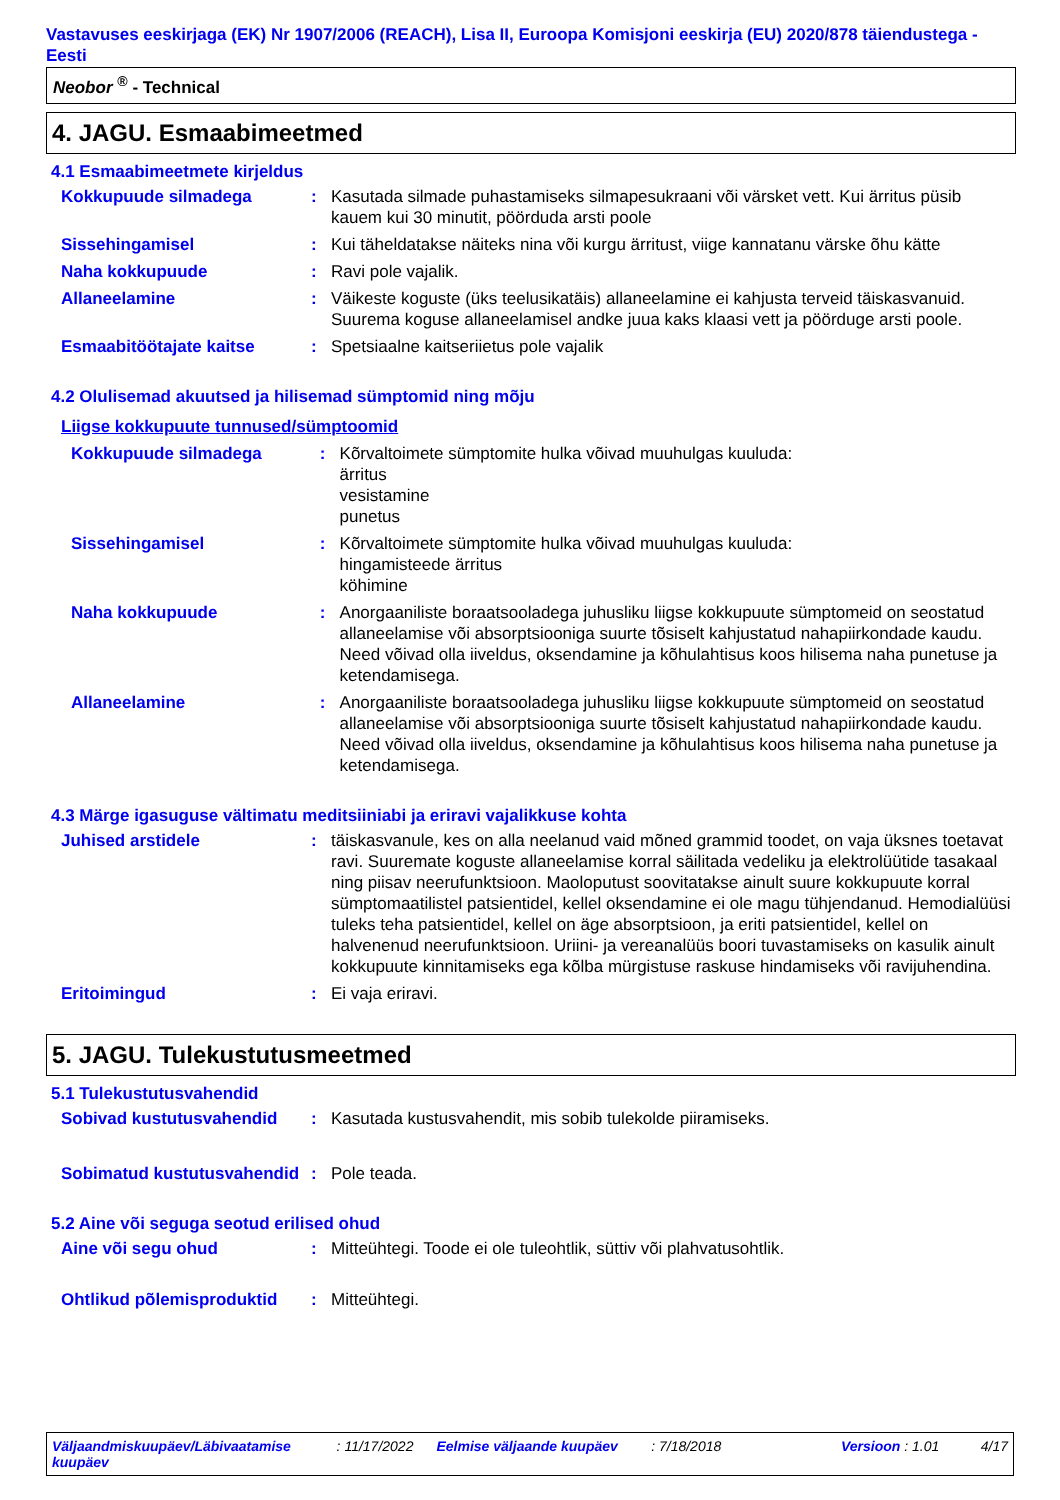Vastavuses eeskirjaga (EK) Nr 1907/2006 (REACH), Lisa II, Euroopa Komisjoni eeskirja (EU) 2020/878 täiendustega - Eesti
Neobor <sup>®</sup> - Technical
4. JAGU. Esmaabimeetmed
4.1 Esmaabimeetmete kirjeldus
Kokkupuude silmadega : Kasutada silmade puhastamiseks silmapesukraani või värsket vett. Kui ärritus püsib kauem kui 30 minutit, pöörduda arsti poole
Sissehingamisel : Kui täheldatakse näiteks nina või kurgu ärritust, viige kannatanu värske õhu kätte
Naha kokkupuude : Ravi pole vajalik.
Allaneelamine : Väikeste koguste (üks teelusikatäis) allaneelamine ei kahjusta terveid täiskasvanuid. Suurema koguse allaneelamisel andke juua kaks klaasi vett ja pöörduge arsti poole.
Esmaabitöötajate kaitse : Spetsiaalne kaitseriietus pole vajalik
4.2 Olulisemad akuutsed ja hilisemad sümptomid ning mõju
Liigse kokkupuute tunnused/sümptoomid
Kokkupuude silmadega : Kõrvaltoimete sümptomite hulka võivad muuhulgas kuuluda:
ärritus
vesistamine
punetus
Sissehingamisel : Kõrvaltoimete sümptomite hulka võivad muuhulgas kuuluda:
hingamisteede ärritus
köhimine
Naha kokkupuude : Anorgaaniliste boraatsooladega juhusliku liigse kokkupuute sümptomeid on seostatud allaneelamise või absorptsiooniga suurte tõsiselt kahjustatud nahapiirkondade kaudu. Need võivad olla iiveldus, oksendamine ja kõhulahtisus koos hilisema naha punetuse ja ketendamisega.
Allaneelamine : Anorgaaniliste boraatsooladega juhusliku liigse kokkupuute sümptomeid on seostatud allaneelamise või absorptsiooniga suurte tõsiselt kahjustatud nahapiirkondade kaudu. Need võivad olla iiveldus, oksendamine ja kõhulahtisus koos hilisema naha punetuse ja ketendamisega.
4.3 Märge igasuguse vältimatu meditsiiniabi ja eriravi vajalikkuse kohta
Juhised arstidele : täiskasvanule, kes on alla neelanud vaid mõned grammid toodet, on vaja üksnes toetavat ravi. Suuremate koguste allaneelamise korral säilitada vedeliku ja elektrolüütide tasakaal ning piisav neerufunktsioon. Maoloputust soovitatakse ainult suure kokkupuute korral sümptomaatilistel patsientidel, kellel oksendamine ei ole magu tühjendanud. Hemodialüüsi tuleks teha patsientidel, kellel on äge absorptsioon, ja eriti patsientidel, kellel on halvenenud neerufunktsioon. Uriini- ja vereanalüüs boori tuvastamiseks on kasulik ainult kokkupuute kinnitamiseks ega kõlba mürgistuse raskuse hindamiseks või ravijuhendina.
Eritoimingud : Ei vaja eriravi.
5. JAGU. Tulekustutusmeetmed
5.1 Tulekustutusvahendid
Sobivad kustutusvahendid : Kasutada kustusvahendit, mis sobib tulekolde piiramiseks.
Sobimatud kustutusvahendid
: Pole teada.
5.2 Aine või seguga seotud erilised ohud
Aine või segu ohud : Mitteühtegi. Toode ei ole tuleohtlik, süttiv või plahvatusohtlik.
Ohtlikud põlemisproduktid
: Mitteühtegi.
Väljaandmiskuupäev/Läbivaatamise kuupäev
: 11/17/2022
Eelmise väljaande kuupäev : 7/18/2018 Versioon : 1.01 4/17